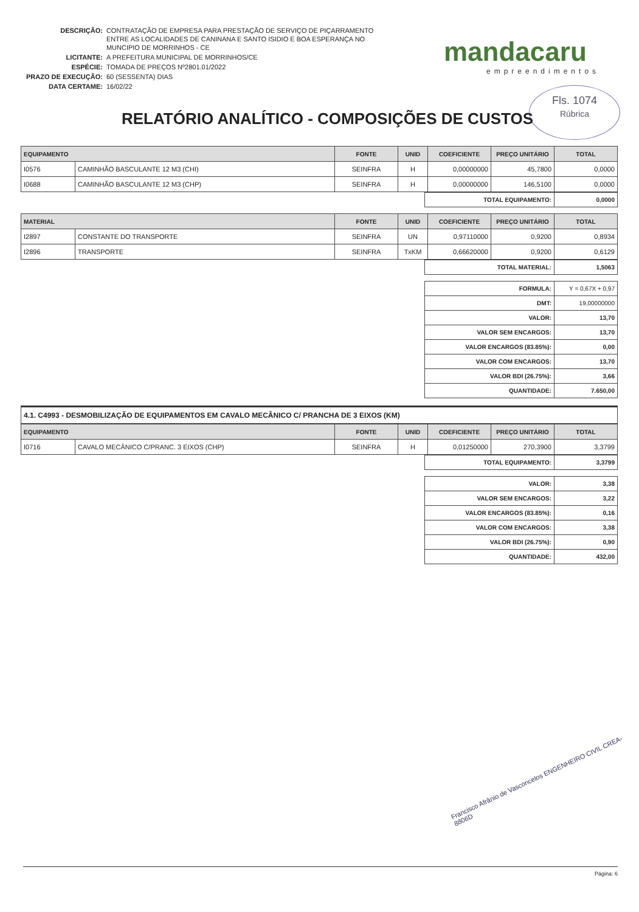| DESCRIÇÃO: | CONTRATAÇÃO DE EMPRESA PARA PRESTAÇÃO DE SERVIÇO DE PIÇARRAMENTO ENTRE AS LOCALIDADES DE CANINANA E SANTO ISIDIO E BOA ESPERANÇA NO MUNCIPIO DE MORRINHOS - CE |
| LICITANTE: | A PREFEITURA MUNICIPAL DE MORRINHOS/CE |
| ESPÉCIE: | TOMADA DE PREÇOS Nº2801.01/2022 |
| PRAZO DE EXECUÇÃO: | 60 (SESSENTA) DIAS |
| DATA CERTAME: | 16/02/22 |
mandacaru
empreendimentos
Fls. 1074
Rúbrica
RELATÓRIO ANALÍTICO - COMPOSIÇÕES DE CUSTOS
| EQUIPAMENTO | | FONTE | UNID | COEFICIENTE | PREÇO UNITÁRIO | TOTAL |
| --- | --- | --- | --- | --- | --- | --- |
| I0576 | CAMINHÃO BASCULANTE 12 M3 (CHI) | SEINFRA | H | 0,00000000 | 45,7800 | 0,0000 |
| I0688 | CAMINHÃO BASCULANTE 12 M3 (CHP) | SEINFRA | H | 0,00000000 | 146,5100 | 0,0000 |
| TOTAL EQUIPAMENTO: | 0,0000 |
| MATERIAL | | FONTE | UNID | COEFICIENTE | PREÇO UNITÁRIO | TOTAL |
| --- | --- | --- | --- | --- | --- | --- |
| I2897 | CONSTANTE DO TRANSPORTE | SEINFRA | UN | 0,97110000 | 0,9200 | 0,8934 |
| I2896 | TRANSPORTE | SEINFRA | TxKM | 0,66620000 | 0,9200 | 0,6129 |
| TOTAL MATERIAL: | 1,5063 |
| FORMULA: | Y = 0,67X + 0,97 |
| DMT: | 19,00000000 |
| VALOR: | 13,70 |
| VALOR SEM ENCARGOS: | 13,70 |
| VALOR ENCARGOS (83.85%): | 0,00 |
| VALOR COM ENCARGOS: | 13,70 |
| VALOR BDI (26.75%): | 3,66 |
| QUANTIDADE: | 7.650,00 |
4.1. C4993 - DESMOBILIZAÇÃO DE EQUIPAMENTOS EM CAVALO MECÂNICO C/ PRANCHA DE 3 EIXOS (KM)
| EQUIPAMENTO | | FONTE | UNID | COEFICIENTE | PREÇO UNITÁRIO | TOTAL |
| --- | --- | --- | --- | --- | --- | --- |
| I0716 | CAVALO MECÂNICO C/PRANC. 3 EIXOS (CHP) | SEINFRA | H | 0,01250000 | 270,3900 | 3,3799 |
| TOTAL EQUIPAMENTO: | 3,3799 |
| VALOR: | 3,38 |
| VALOR SEM ENCARGOS: | 3,22 |
| VALOR ENCARGOS (83.85%): | 0,16 |
| VALOR COM ENCARGOS: | 3,38 |
| VALOR BDI (26.75%): | 0,90 |
| QUANTIDADE: | 432,00 |
Francisco Afrânio de Vasconcelos ENGENHEIRO CIVIL CREA-8806D
Página: 6